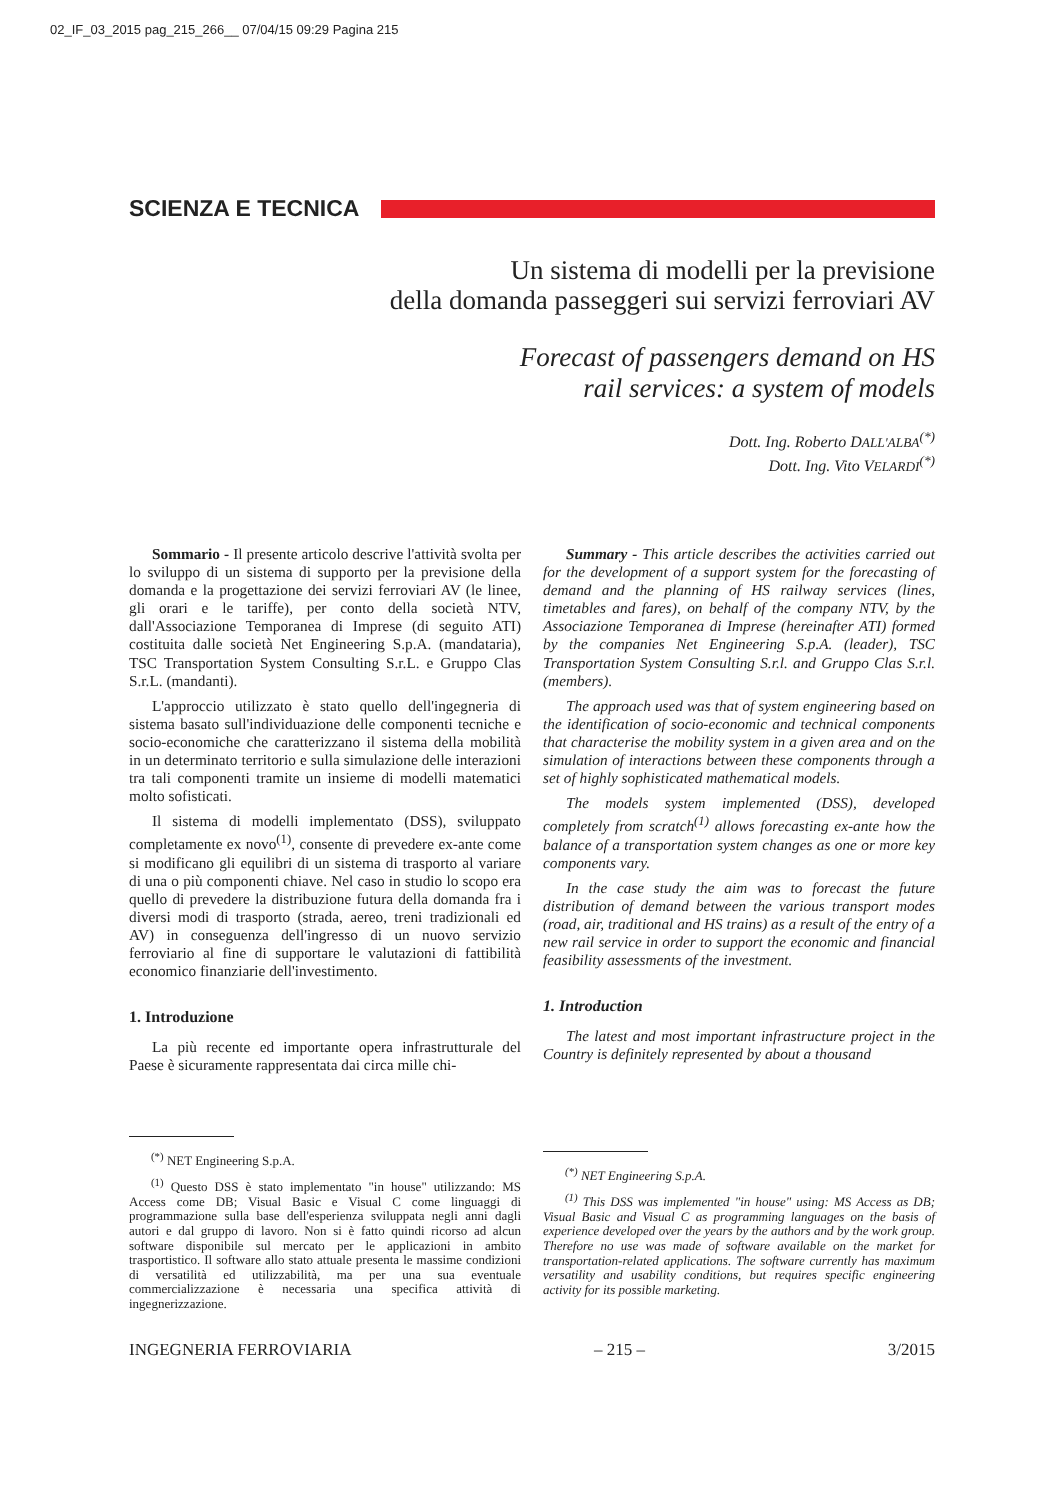02_IF_03_2015 pag_215_266__ 07/04/15 09:29 Pagina 215
SCIENZA E TECNICA
Un sistema di modelli per la previsione
della domanda passeggeri sui servizi ferroviari AV
Forecast of passengers demand on HS
rail services: a system of models
Dott. Ing. Roberto DALL'ALBA<sup>(*)</sup>
Dott. Ing. Vito VELARDI<sup>(*)</sup>
Sommario - Il presente articolo descrive l'attività svolta per lo sviluppo di un sistema di supporto per la previsione della domanda e la progettazione dei servizi ferroviari AV (le linee, gli orari e le tariffe), per conto della società NTV, dall'Associazione Temporanea di Imprese (di seguito ATI) costituita dalle società Net Engineering S.p.A. (mandataria), TSC Transportation System Consulting S.r.L. e Gruppo Clas S.r.L. (mandanti).
L'approccio utilizzato è stato quello dell'ingegneria di sistema basato sull'individuazione delle componenti tecniche e socio-economiche che caratterizzano il sistema della mobilità in un determinato territorio e sulla simulazione delle interazioni tra tali componenti tramite un insieme di modelli matematici molto sofisticati.
Il sistema di modelli implementato (DSS), sviluppato completamente ex novo<sup>(1)</sup>, consente di prevedere ex-ante come si modificano gli equilibri di un sistema di trasporto al variare di una o più componenti chiave. Nel caso in studio lo scopo era quello di prevedere la distribuzione futura della domanda fra i diversi modi di trasporto (strada, aereo, treni tradizionali ed AV) in conseguenza dell'ingresso di un nuovo servizio ferroviario al fine di supportare le valutazioni di fattibilità economico finanziarie dell'investimento.
1. Introduzione
La più recente ed importante opera infrastrutturale del Paese è sicuramente rappresentata dai circa mille chi-
Summary - This article describes the activities carried out for the development of a support system for the forecasting of demand and the planning of HS railway services (lines, timetables and fares), on behalf of the company NTV, by the Associazione Temporanea di Imprese (hereinafter ATI) formed by the companies Net Engineering S.p.A. (leader), TSC Transportation System Consulting S.r.l. and Gruppo Clas S.r.l. (members).
The approach used was that of system engineering based on the identification of socio-economic and technical components that characterise the mobility system in a given area and on the simulation of interactions between these components through a set of highly sophisticated mathematical models.
The models system implemented (DSS), developed completely from scratch<sup>(1)</sup> allows forecasting ex-ante how the balance of a transportation system changes as one or more key components vary.
In the case study the aim was to forecast the future distribution of demand between the various transport modes (road, air, traditional and HS trains) as a result of the entry of a new rail service in order to support the economic and financial feasibility assessments of the investment.
1. Introduction
The latest and most important infrastructure project in the Country is definitely represented by about a thousand
<sup>(*)</sup> NET Engineering S.p.A.
<sup>(1)</sup> Questo DSS è stato implementato "in house" utilizzando: MS Access come DB; Visual Basic e Visual C come linguaggi di programmazione sulla base dell'esperienza sviluppata negli anni dagli autori e dal gruppo di lavoro. Non si è fatto quindi ricorso ad alcun software disponibile sul mercato per le applicazioni in ambito trasportistico. Il software allo stato attuale presenta le massime condizioni di versatilità ed utilizzabilità, ma per una sua eventuale commercializzazione è necessaria una specifica attività di ingegnerizzazione.
<sup>(*)</sup> NET Engineering S.p.A.
<sup>(1)</sup> This DSS was implemented "in house" using: MS Access as DB; Visual Basic and Visual C as programming languages on the basis of experience developed over the years by the authors and by the work group. Therefore no use was made of software available on the market for transportation-related applications. The software currently has maximum versatility and usability conditions, but requires specific engineering activity for its possible marketing.
INGEGNERIA FERROVIARIA – 215 – 3/2015